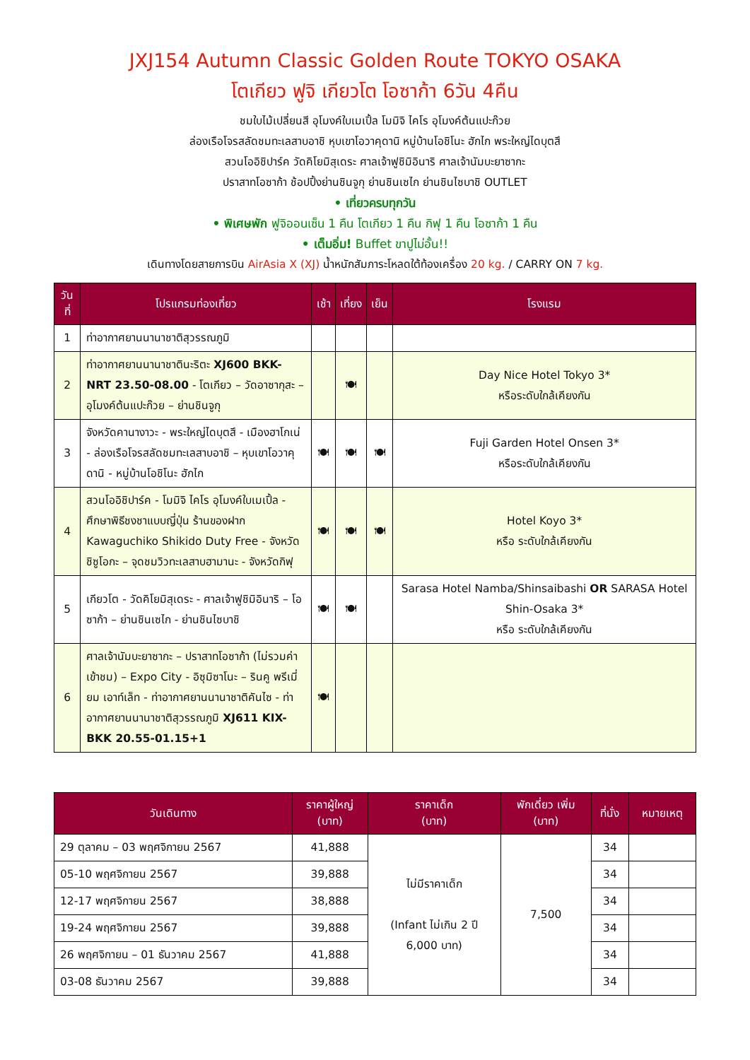JXJ154 Autumn Classic Golden Route TOKYO OSAKA
โตเกียว ฟูจิ เกียวโต โอซาก้า 6วัน 4คืน
ชมใบไม้เปลี่ยนสี อุโมงค์ใบเมเปิ้ล โมมิจิ ไคโร อุโมงค์ต้นแปะก๊วย
ล่องเรือโจรสลัดชมทะเลสาบอาชิ หุบเขาโอวาคุดานิ หมู่บ้านโอชิโนะ ฮักไก พระใหญ่ไดบุตสึ
สวนโออิชิปาร์ค วัดคิโยมิสุเดระ ศาลเจ้าฟูชิมิอินาริ ศาลเจ้านัมบะยาซากะ
ปราสาทโอซาก้า ช้อปปิ้งย่านชินจูกุ ย่านชินเซไก ย่านชินไซบาชิ OUTLET
• เที่ยวครบทุกวัน
• พิเศษพัก ฟูจิออนเซ็น 1 คืน โตเกียว 1 คืน กิฟุ 1 คืน โอซาก้า 1 คืน
• เต็มอิ่ม! Buffet ขาปูไม่อั้น!!
เดินทางโดยสายการบิน AirAsia X (XJ) น้ำหนักสัมภาระโหลดใต้ท้องเครื่อง 20 kg. / CARRY ON 7 kg.
| วันที่ | โปรแกรมท่องเที่ยว | เช้า | เที่ยง | เย็น | โรงแรม |
| --- | --- | --- | --- | --- | --- |
| 1 | ท่าอากาศยานนานาชาติสุวรรณภูมิ | | | | |
| 2 | ท่าอากาศยานนานาชาตินะริตะ XJ600 BKK-NRT 23.50-08.00 - โตเกียว – วัดอาซากุสะ – อุโมงค์ต้นแปะก๊วย – ย่านชินจูกุ | | 🍽 | | Day Nice Hotel Tokyo 3* หรือระดับใกล้เคียงกัน |
| 3 | จังหวัดคานางาวะ - พระใหญ่ไดบุตสึ - เมืองฮาโกเน่ - ล่องเรือโจรสลัดชมทะเลสาบอาชิ – หุบเขาโอวาคุดานิ - หมู่บ้านโอชิโนะ ฮักไก | 🍽 | 🍽 | 🍽 | Fuji Garden Hotel Onsen 3* หรือระดับใกล้เคียงกัน |
| 4 | สวนโออิชิปาร์ค - โมมิจิ ไคโร อุโมงค์ใบเมเปิ้ล - ศึกษาพิธีชงชาแบบญี่ปุ่น ร้านของฝาก Kawaguchiko Shikido Duty Free - จังหวัดชิซูโอกะ – จุดชมวิวทะเลสาบฮามานะ - จังหวัดกิฟุ | 🍽 | 🍽 | 🍽 | Hotel Koyo 3* หรือ ระดับใกล้เคียงกัน |
| 5 | เกียวโต - วัดคิโยมิสุเดระ - ศาลเจ้าฟูชิมิอินาริ – โอซาก้า – ย่านชินเซไก - ย่านชินไซบาชิ | 🍽 | 🍽 | | Sarasa Hotel Namba/Shinsaibashi OR SARASA Hotel Shin-Osaka 3* หรือ ระดับใกล้เคียงกัน |
| 6 | ศาลเจ้านัมบะยาซากะ – ปราสาทโอซาก้า (ไม่รวมค่าเข้าชม) – Expo City - อิซุมิซาโนะ – รินคู พรีเมี่ยม เอาท์เล็ท - ท่าอากาศยานนานาชาติคันไซ - ท่าอากาศยานนานาชาติสุวรรณภูมิ XJ611 KIX-BKK 20.55-01.15+1 | 🍽 | | | |
| วันเดินทาง | ราคาผู้ใหญ่ (บาท) | ราคาเด็ก (บาท) | พักเดี่ยว เพิ่ม (บาท) | ที่นั่ง | หมายเหตุ |
| --- | --- | --- | --- | --- | --- |
| 29 ตุลาคม – 03 พฤศจิกายน 2567 | 41,888 | ไม่มีราคาเด็ก (Infant ไม่เกิน 2 ปี 6,000 บาท) | 7,500 | 34 | |
| 05-10 พฤศจิกายน 2567 | 39,888 | | | 34 | |
| 12-17 พฤศจิกายน 2567 | 38,888 | | | 34 | |
| 19-24 พฤศจิกายน 2567 | 39,888 | | | 34 | |
| 26 พฤศจิกายน – 01 ธันวาคม 2567 | 41,888 | | | 34 | |
| 03-08 ธันวาคม 2567 | 39,888 | | | 34 | |